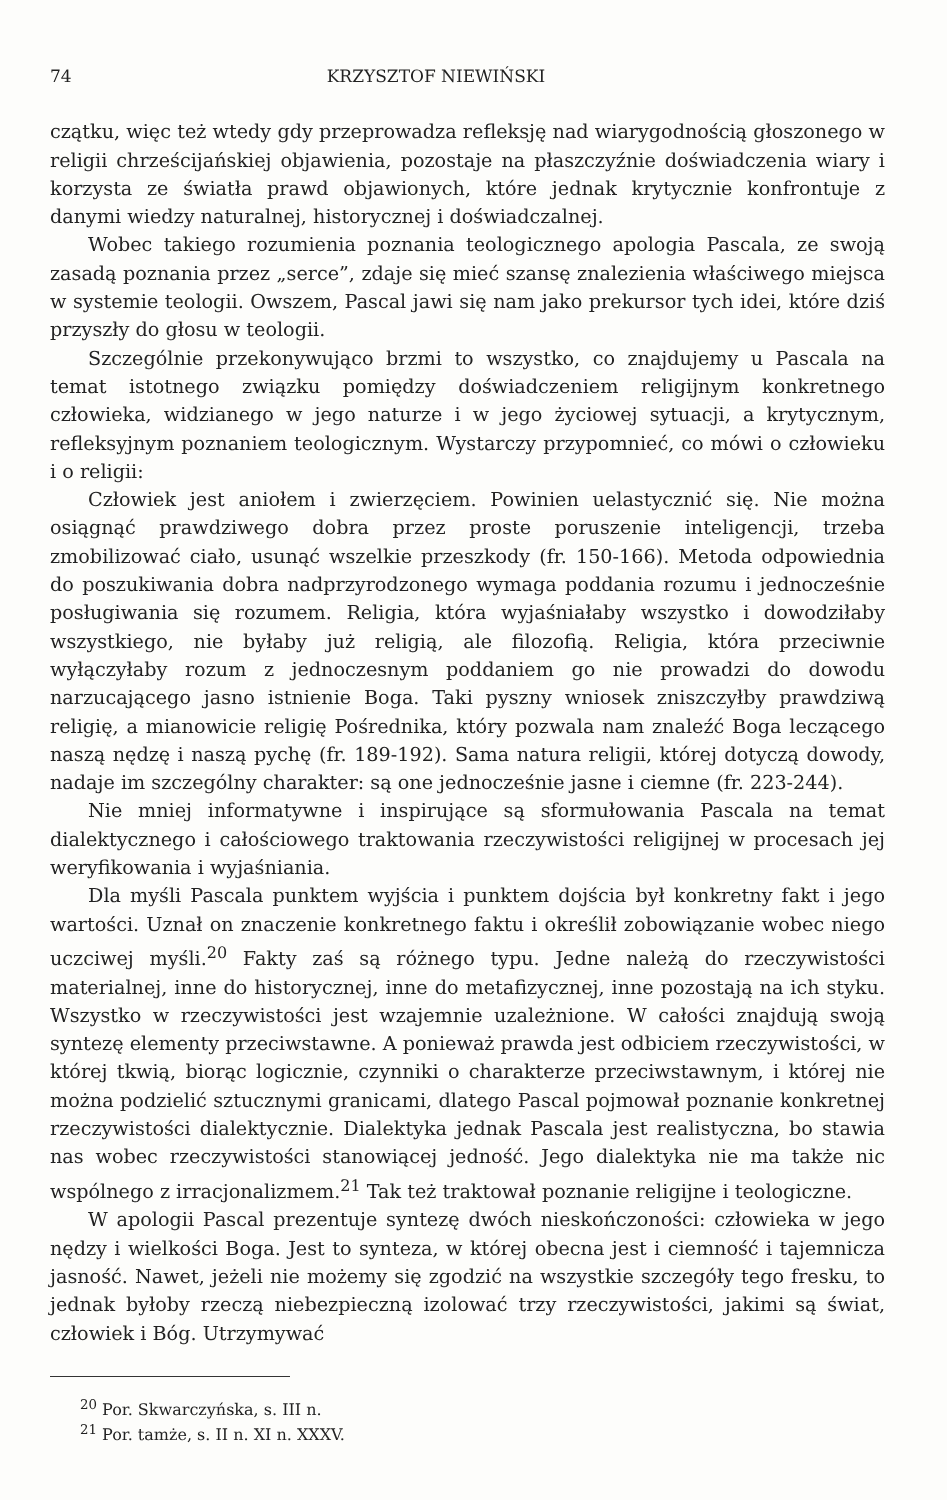74 KRZYSZTOF NIEWIŃSKI
czątku, więc też wtedy gdy przeprowadza refleksję nad wiarygodnością głoszonego w religii chrześcijańskiej objawienia, pozostaje na płaszczyźnie doświadczenia wiary i korzysta ze światła prawd objawionych, które jednak krytycznie konfrontuje z danymi wiedzy naturalnej, historycznej i doświadczalnej.
Wobec takiego rozumienia poznania teologicznego apologia Pascala, ze swoją zasadą poznania przez „serce”, zdaje się mieć szansę znalezienia właściwego miejsca w systemie teologii. Owszem, Pascal jawi się nam jako prekursor tych idei, które dziś przyszły do głosu w teologii.
Szczególnie przekonywująco brzmi to wszystko, co znajdujemy u Pascala na temat istotnego związku pomiędzy doświadczeniem religijnym konkretnego człowieka, widzianego w jego naturze i w jego życiowej sytuacji, a krytycznym, refleksyjnym poznaniem teologicznym. Wystarczy przypomnieć, co mówi o człowieku i o religii:
Człowiek jest aniołem i zwierzęciem. Powinien uelastycznić się. Nie można osiągnąć prawdziwego dobra przez proste poruszenie inteligencji, trzeba zmobilizować ciało, usunąć wszelkie przeszkody (fr. 150-166). Metoda odpowiednia do poszukiwania dobra nadprzyrodzonego wymaga poddania rozumu i jednocześnie posługiwania się rozumem. Religia, która wyjaśniałaby wszystko i dowodziłaby wszystkiego, nie byłaby już religią, ale filozofią. Religia, która przeciwnie wyłączyłaby rozum z jednoczesnym poddaniem go nie prowadzi do dowodu narzucającego jasno istnienie Boga. Taki pyszny wniosek zniszczyłby prawdziwą religię, a mianowicie religię Pośrednika, który pozwala nam znaleźć Boga leczącego naszą nędzę i naszą pychę (fr. 189-192). Sama natura religii, której dotyczą dowody, nadaje im szczególny charakter: są one jednocześnie jasne i ciemne (fr. 223-244).
Nie mniej informatywne i inspirujące są sformułowania Pascala na temat dialektycznego i całościowego traktowania rzeczywistości religijnej w procesach jej weryfikowania i wyjaśniania.
Dla myśli Pascala punktem wyjścia i punktem dojścia był konkretny fakt i jego wartości. Uznał on znaczenie konkretnego faktu i określił zobowiązanie wobec niego uczciwej myśli.<sup>20</sup> Fakty zaś są różnego typu. Jedne należą do rzeczywistości materialnej, inne do historycznej, inne do metafizycznej, inne pozostają na ich styku. Wszystko w rzeczywistości jest wzajemnie uzależnione. W całości znajdują swoją syntezę elementy przeciwstawne. A ponieważ prawda jest odbiciem rzeczywistości, w której tkwią, biorąc logicznie, czynniki o charakterze przeciwstawnym, i której nie można podzielić sztucznymi granicami, dlatego Pascal pojmował poznanie konkretnej rzeczywistości dialektycznie. Dialektyka jednak Pascala jest realistyczna, bo stawia nas wobec rzeczywistości stanowiącej jedność. Jego dialektyka nie ma także nic wspólnego z irracjonalizmem.<sup>21</sup> Tak też traktował poznanie religijne i teologiczne.
W apologii Pascal prezentuje syntezę dwóch nieskończoności: człowieka w jego nędzy i wielkości Boga. Jest to synteza, w której obecna jest i ciemność i tajemnicza jasność. Nawet, jeżeli nie możemy się zgodzić na wszystkie szczegóły tego fresku, to jednak byłoby rzeczą niebezpieczną izolować trzy rzeczywistości, jakimi są świat, człowiek i Bóg. Utrzymywać
<sup>20</sup> Por. Skwarczyńska, s. III n.
<sup>21</sup> Por. tamże, s. II n. XI n. XXXV.